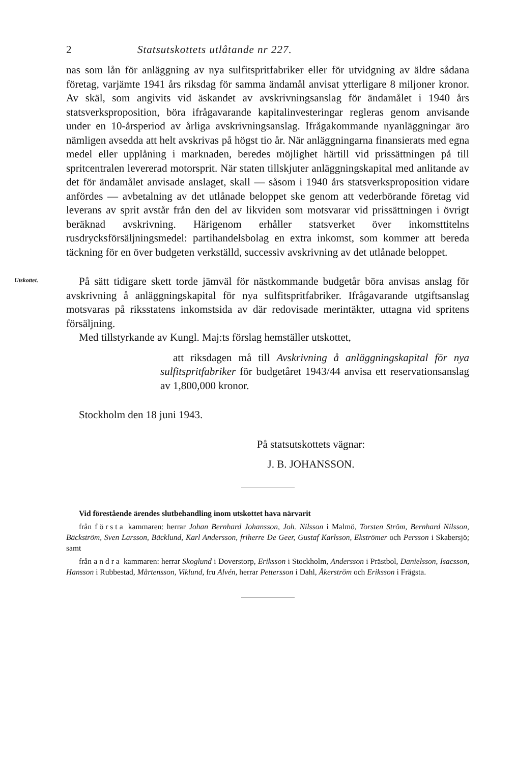2 Statsutskottets utlåtande nr 227.
nas som lån för anläggning av nya sulfitspritfabriker eller för utvidgning av äldre sådana företag, varjämte 1941 års riksdag för samma ändamål anvisat ytterligare 8 miljoner kronor. Av skäl, som angivits vid äskandet av avskrivningsanslag för ändamålet i 1940 års statsverksproposition, böra ifrågavarande kapitalinvesteringar regleras genom anvisande under en 10-årsperiod av årliga avskrivningsanslag. Ifrågakommande nyanläggningar äro nämligen avsedda att helt avskrivas på högst tio år. När anläggningarna finansierats med egna medel eller upplåning i marknaden, beredes möjlighet härtill vid prissättningen på till spritcentralen levererad motorsprit. När staten tillskjuter anläggningskapital med anlitande av det för ändamålet anvisade anslaget, skall — såsom i 1940 års statsverksproposition vidare anfördes — avbetalning av det utlånade beloppet ske genom att vederbörande företag vid leverans av sprit avstår från den del av likviden som motsvarar vid prissättningen i övrigt beräknad avskrivning. Härigenom erhåller statsverket över inkomsttitelns rusdrycksförsäljningsmedel: partihandelsbolag en extra inkomst, som kommer att bereda täckning för en över budgeten verkställd, successiv avskrivning av det utlånade beloppet.
Utskottet.
På sätt tidigare skett torde jämväl för nästkommande budgetår böra anvisas anslag för avskrivning å anläggningskapital för nya sulfitspritfabriker. Ifrågavarande utgiftsanslag motsvaras på riksstatens inkomstsida av där redovisade merintäkter, uttagna vid spritens försäljning.
Med tillstyrkande av Kungl. Maj:ts förslag hemställer utskottet,
att riksdagen må till Avskrivning å anläggningskapital för nya sulfitspritfabriker för budgetåret 1943/44 anvisa ett reservationsanslag av 1,800,000 kronor.
Stockholm den 18 juni 1943.
På statsutskottets vägnar:
J. B. JOHANSSON.
Vid förestående ärendes slutbehandling inom utskottet hava närvarit
från första kammaren: herrar Johan Bernhard Johansson, Joh. Nilsson i Malmö, Torsten Ström, Bernhard Nilsson, Bäckström, Sven Larsson, Bäcklund, Karl Andersson, friherre De Geer, Gustaf Karlsson, Ekströmer och Persson i Skabersjö; samt
från andra kammaren: herrar Skoglund i Doverstorp, Eriksson i Stockholm, Andersson i Prästbol, Danielsson, Isacsson, Hansson i Rubbestad, Mårtensson, Viklund, fru Alvén, herrar Pettersson i Dahl, Åkerström och Eriksson i Frägsta.